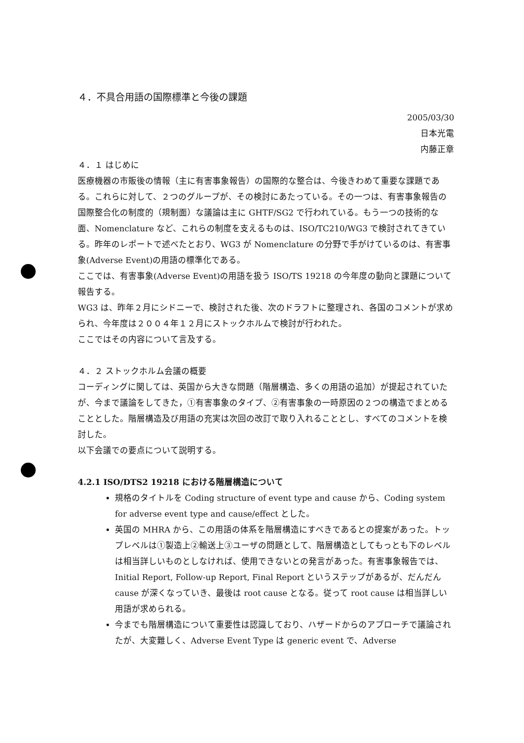４．不具合用語の国際標準と今後の課題
2005/03/30
日本光電
内藤正章
４．１ はじめに
医療機器の市販後の情報（主に有害事象報告）の国際的な整合は、今後きわめて重要な課題である。これらに対して、２つのグループが、その検討にあたっている。その一つは、有害事象報告の国際整合化の制度的（規制面）な議論は主に GHTF/SG2 で行われている。もう一つの技術的な面、Nomenclature など、これらの制度を支えるものは、ISO/TC210/WG3 で検討されてきている。昨年のレポートで述べたとおり、WG3 が Nomenclature の分野で手がけているのは、有害事象(Adverse Event)の用語の標準化である。
ここでは、有害事象(Adverse Event)の用語を扱う ISO/TS 19218 の今年度の動向と課題について報告する。
WG3 は、昨年２月にシドニーで、検討された後、次のドラフトに整理され、各国のコメントが求められ、今年度は２００４年１２月にストックホルムで検討が行われた。
ここではその内容について言及する。
４．２ ストックホルム会議の概要
コーディングに関しては、英国から大きな問題（階層構造、多くの用語の追加）が提起されていたが、今まで議論をしてきた，①有害事象のタイプ、②有害事象の一時原因の２つの構造でまとめることとした。階層構造及び用語の充実は次回の改訂で取り入れることとし、すべてのコメントを検討した。
以下会議での要点について説明する。
4.2.1 ISO/DTS2 19218 における階層構造について
規格のタイトルを Coding structure of event type and cause から、Coding system for adverse event type and cause/effect とした。
英国の MHRA から、この用語の体系を階層構造にすべきであるとの提案があった。トップレベルは①製造上②輸送上③ユーザの問題として、階層構造としてもっとも下のレベルは相当詳しいものとしなければ、使用できないとの発言があった。有害事象報告では、Initial Report, Follow-up Report, Final Report というステップがあるが、だんだん cause が深くなっていき、最後は root cause となる。従って root cause は相当詳しい用語が求められる。
今までも階層構造について重要性は認識しており、ハザードからのアプローチで議論されたが、大変難しく、Adverse Event Type は generic event で、Adverse